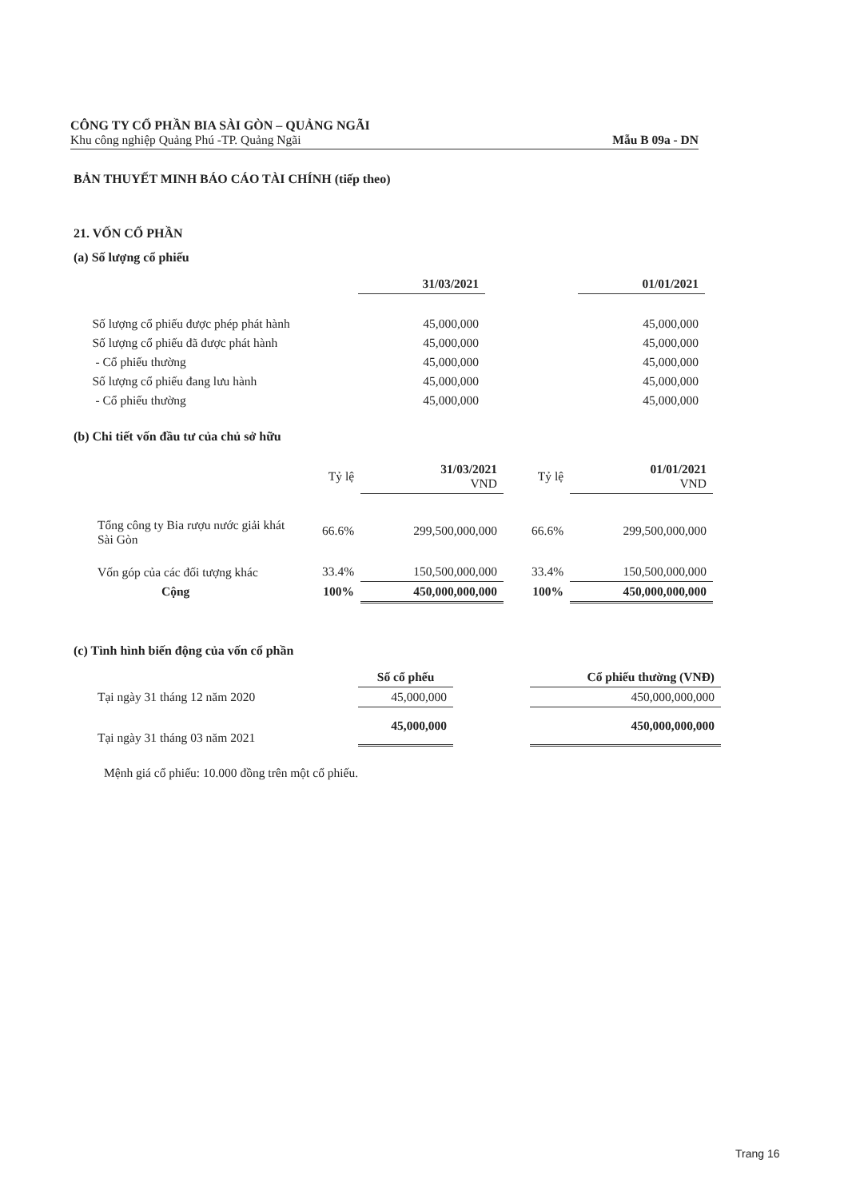CÔNG TY CỔ PHẦN BIA SÀI GÒN – QUẢNG NGÃI
Khu công nghiệp Quảng Phú -TP. Quảng Ngãi Mẫu B 09a - DN
BẢN THUYẾT MINH BÁO CÁO TÀI CHÍNH (tiếp theo)
21. VỐN CỔ PHẦN
(a) Số lượng cổ phiếu
| | 31/03/2021 | | 01/01/2021 |
| Số lượng cổ phiếu được phép phát hành | 45,000,000 | | 45,000,000 |
| Số lượng cổ phiếu đã được phát hành | 45,000,000 | | 45,000,000 |
| - Cổ phiếu thường | 45,000,000 | | 45,000,000 |
| Số lượng cổ phiếu đang lưu hành | 45,000,000 | | 45,000,000 |
| - Cổ phiếu thường | 45,000,000 | | 45,000,000 |
(b) Chi tiết vốn đầu tư của chủ sở hữu
| | Tỷ lệ | 31/03/2021 VND | Tỷ lệ | 01/01/2021 VND |
| Tổng công ty Bia rượu nước giải khát Sài Gòn | 66.6% | 299,500,000,000 | 66.6% | 299,500,000,000 |
| Vốn góp của các đối tượng khác | 33.4% | 150,500,000,000 | 33.4% | 150,500,000,000 |
| Cộng | 100% | 450,000,000,000 | 100% | 450,000,000,000 |
(c) Tình hình biến động của vốn cổ phần
| | Số cổ phếu | | Cổ phiếu thường (VNĐ) |
| Tại ngày 31 tháng 12 năm 2020 | 45,000,000 | | 450,000,000,000 |
| Tại ngày 31 tháng 03 năm 2021 | 45,000,000 | | 450,000,000,000 |
Mệnh giá cổ phiếu: 10.000 đồng trên một cổ phiếu.
Trang 16